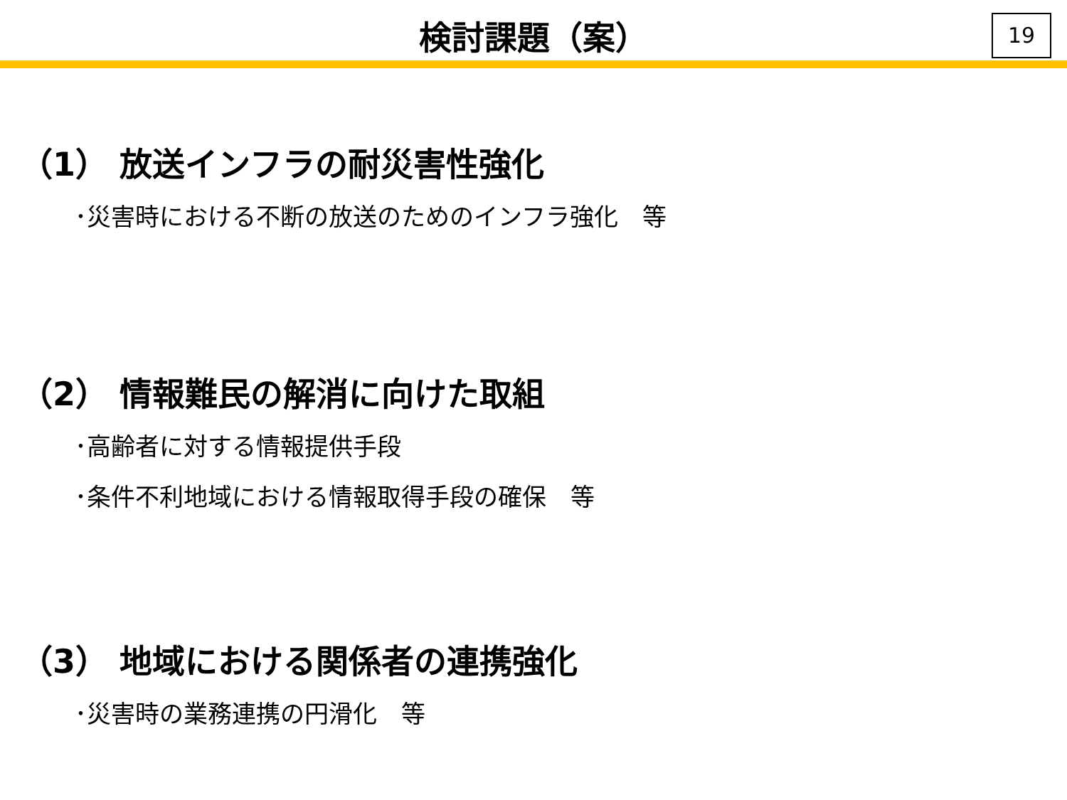検討課題（案）
19
（1） 放送インフラの耐災害性強化
･災害時における不断の放送のためのインフラ強化　等
（2） 情報難民の解消に向けた取組
･高齢者に対する情報提供手段
･条件不利地域における情報取得手段の確保　等
（3） 地域における関係者の連携強化
･災害時の業務連携の円滑化　等